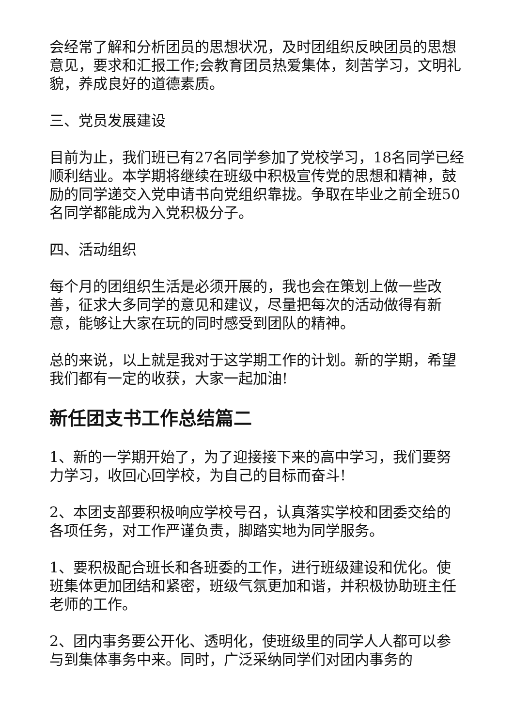会经常了解和分析团员的思想状况，及时团组织反映团员的思想意见，要求和汇报工作;会教育团员热爱集体，刻苦学习，文明礼貌，养成良好的道德素质。
三、党员发展建设
目前为止，我们班已有27名同学参加了党校学习，18名同学已经顺利结业。本学期将继续在班级中积极宣传党的思想和精神，鼓励的同学递交入党申请书向党组织靠拢。争取在毕业之前全班50名同学都能成为入党积极分子。
四、活动组织
每个月的团组织生活是必须开展的，我也会在策划上做一些改善，征求大多同学的意见和建议，尽量把每次的活动做得有新意，能够让大家在玩的同时感受到团队的精神。
总的来说，以上就是我对于这学期工作的计划。新的学期，希望我们都有一定的收获，大家一起加油!
新任团支书工作总结篇二
1、新的一学期开始了，为了迎接接下来的高中学习，我们要努力学习，收回心回学校，为自己的目标而奋斗!
2、本团支部要积极响应学校号召，认真落实学校和团委交给的各项任务，对工作严谨负责，脚踏实地为同学服务。
1、要积极配合班长和各班委的工作，进行班级建设和优化。使班集体更加团结和紧密，班级气氛更加和谐，并积极协助班主任老师的工作。
2、团内事务要公开化、透明化，使班级里的同学人人都可以参与到集体事务中来。同时，广泛采纳同学们对团内事务的